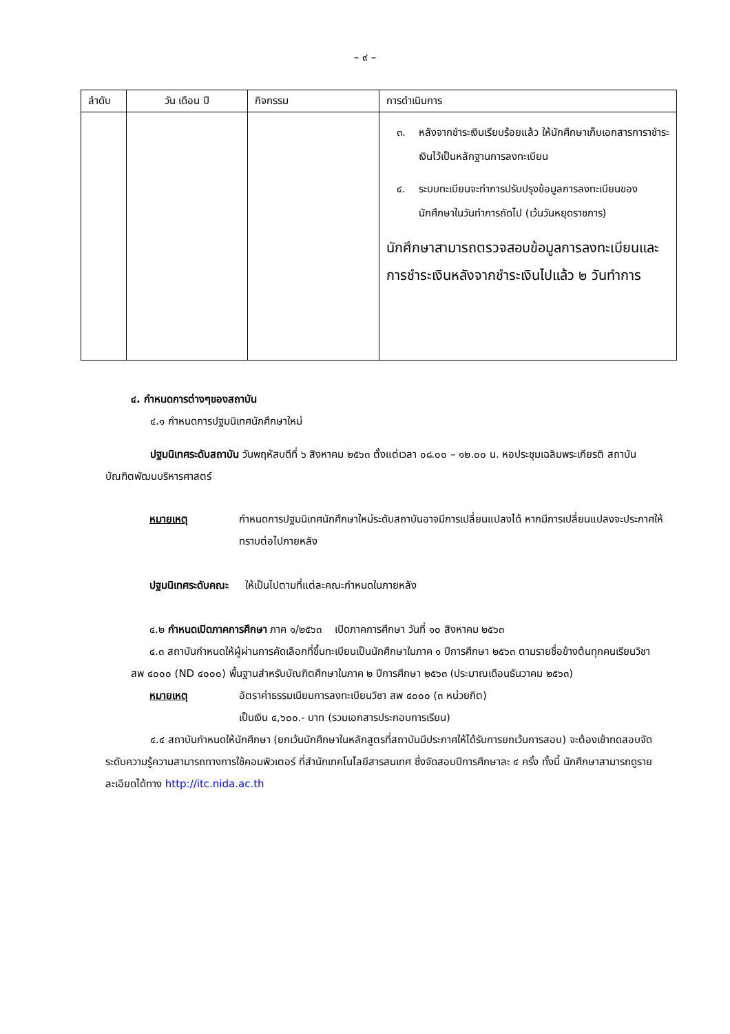– ๙ –
| ลำดับ | วัน เดือน ปี | กิจกรรม | การดำเนินการ |
| --- | --- | --- | --- |
| | | | ๓. หลังจากชำระเงินเรียบร้อยแล้ว ให้นักศึกษาเก็บเอกสารการาชำระเงินไว้เป็นหลักฐานการลงทะเบียน ๔. ระบบทะเบียนจะทำการปรับปรุงข้อมูลการลงทะเบียนของนักศึกษาในวันทำการถัดไป (เว้นวันหยุดราชการ) นักศึกษาสามารถตรวจสอบข้อมูลการลงทะเบียนและการชำระเงินหลังจากชำระเงินไปแล้ว ๒ วันทำการ |
๔. กำหนดการต่างๆของสถาบัน
๔.๑ กำหนดการปฐมนิเทศนักศึกษาใหม่
ปฐมนิเทศระดับสถาบัน วันพฤหัสบดีที่ ๖ สิงหาคม ๒๕๖๓ ตั้งแต่เวลา ๐๘.๐๐ – ๑๒.๐๐ น. หอประชุมเฉลิมพระเกียรติ สถาบันบัณฑิตพัฒนบริหารศาสตร์
หมายเหตุ กำหนดการปฐมนิเทศนักศึกษาใหม่ระดับสถาบันอาจมีการเปลี่ยนแปลงได้ หากมีการเปลี่ยนแปลงจะประกาศให้ทราบต่อไปภายหลัง
ปฐมนิเทศระดับคณะ ให้เป็นไปตามที่แต่ละคณะกำหนดในภายหลัง
๔.๒ กำหนดเปิดภาคการศึกษา ภาค ๑/๒๕๖๓ เปิดภาคการศึกษา วันที่ ๑๐ สิงหาคม ๒๕๖๓
๔.๓ สถาบันกำหนดให้ผู้ผ่านการคัดเลือกที่ขึ้นทะเบียนเป็นนักศึกษาในภาค ๑ ปีการศึกษา ๒๕๖๓ ตามรายชื่อข้างต้นทุกคนเรียนวิชา สพ ๔๐๐๐ (ND ๔๐๐๐) พื้นฐานสำหรับบัณฑิตศึกษาในภาค ๒ ปีการศึกษา ๒๕๖๓ (ประมาณเดือนธันวาคม ๒๕๖๓)
หมายเหตุ อัตราค่าธรรมเนียมการลงทะเบียนวิชา สพ ๔๐๐๐ (๓ หน่วยกิต)
เป็นเงิน ๔,๖๐๐.- บาท (รวมเอกสารประกอบการเรียน)
๔.๔ สถาบันกำหนดให้นักศึกษา (ยกเว้นนักศึกษาในหลักสูตรที่สถาบันมีประกาศให้ได้รับการยกเว้นการสอบ) จะต้องเข้าทดสอบจัดระดับความรู้ความสามารถทางการใช้คอมพิวเตอร์ ที่สำนักเทคโนโลยีสารสนเทศ ซึ่งจัดสอบปีการศึกษาละ ๔ ครั้ง ทั้งนี้ นักศึกษาสามารถดูรายละเอียดได้ทาง http://itc.nida.ac.th